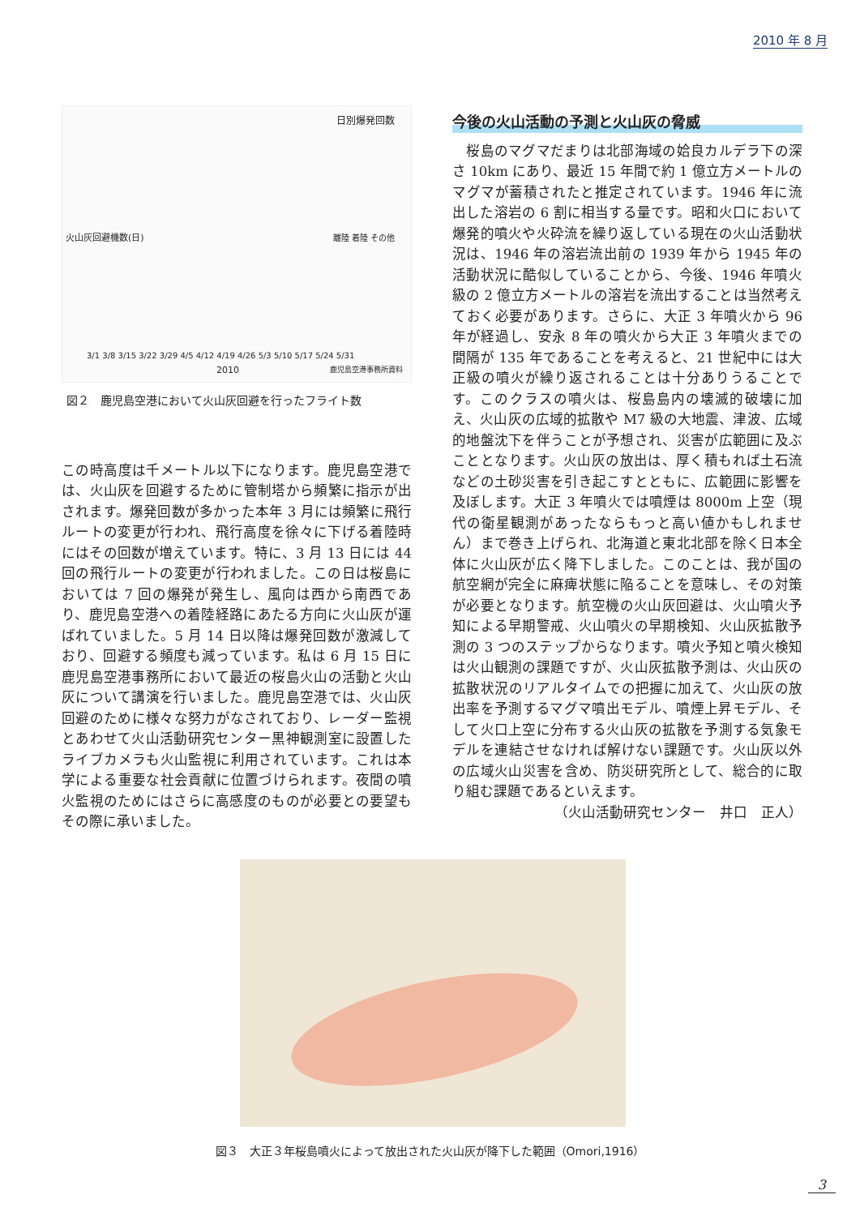2010 年 8 月
日別爆発回数
火山灰回避機数(日) 離陸 着陸 その他
3/1 3/8 3/15 3/22 3/29 4/5 4/12 4/19 4/26 5/3 5/10 5/17 5/24 5/31
2010 鹿児島空港事務所資料
図２　鹿児島空港において火山灰回避を行ったフライト数
この時高度は千メートル以下になります。鹿児島空港では、火山灰を回避するために管制塔から頻繁に指示が出されます。爆発回数が多かった本年 3 月には頻繁に飛行ルートの変更が行われ、飛行高度を徐々に下げる着陸時にはその回数が増えています。特に、3 月 13 日には 44 回の飛行ルートの変更が行われました。この日は桜島においては 7 回の爆発が発生し、風向は西から南西であり、鹿児島空港への着陸経路にあたる方向に火山灰が運ばれていました。5 月 14 日以降は爆発回数が激減しており、回避する頻度も減っています。私は 6 月 15 日に鹿児島空港事務所において最近の桜島火山の活動と火山灰について講演を行いました。鹿児島空港では、火山灰回避のために様々な努力がなされており、レーダー監視とあわせて火山活動研究センター黒神観測室に設置したライブカメラも火山監視に利用されています。これは本学による重要な社会貢献に位置づけられます。夜間の噴火監視のためにはさらに高感度のものが必要との要望もその際に承いました。
今後の火山活動の予測と火山灰の脅威
　桜島のマグマだまりは北部海域の姶良カルデラ下の深さ 10km にあり、最近 15 年間で約 1 億立方メートルのマグマが蓄積されたと推定されています。1946 年に流出した溶岩の 6 割に相当する量です。昭和火口において爆発的噴火や火砕流を繰り返している現在の火山活動状況は、1946 年の溶岩流出前の 1939 年から 1945 年の活動状況に酷似していることから、今後、1946 年噴火級の 2 億立方メートルの溶岩を流出することは当然考えておく必要があります。さらに、大正 3 年噴火から 96 年が経過し、安永 8 年の噴火から大正 3 年噴火までの間隔が 135 年であることを考えると、21 世紀中には大正級の噴火が繰り返されることは十分ありうることです。このクラスの噴火は、桜島島内の壊滅的破壊に加え、火山灰の広域的拡散や M7 級の大地震、津波、広域的地盤沈下を伴うことが予想され、災害が広範囲に及ぶこととなります。火山灰の放出は、厚く積もれば土石流などの土砂災害を引き起こすとともに、広範囲に影響を及ぼします。大正 3 年噴火では噴煙は 8000m 上空（現代の衛星観測があったならもっと高い値かもしれません）まで巻き上げられ、北海道と東北北部を除く日本全体に火山灰が広く降下しました。このことは、我が国の航空網が完全に麻痺状態に陥ることを意味し、その対策が必要となります。航空機の火山灰回避は、火山噴火予知による早期警戒、火山噴火の早期検知、火山灰拡散予測の 3 つのステップからなります。噴火予知と噴火検知は火山観測の課題ですが、火山灰拡散予測は、火山灰の拡散状況のリアルタイムでの把握に加えて、火山灰の放出率を予測するマグマ噴出モデル、噴煙上昇モデル、そして火口上空に分布する火山灰の拡散を予測する気象モデルを連結させなければ解けない課題です。火山灰以外の広域火山災害を含め、防災研究所として、総合的に取り組む課題であるといえます。
（火山活動研究センター　井口　正人）
図３　大正３年桜島噴火によって放出された火山灰が降下した範囲（Omori,1916）
3